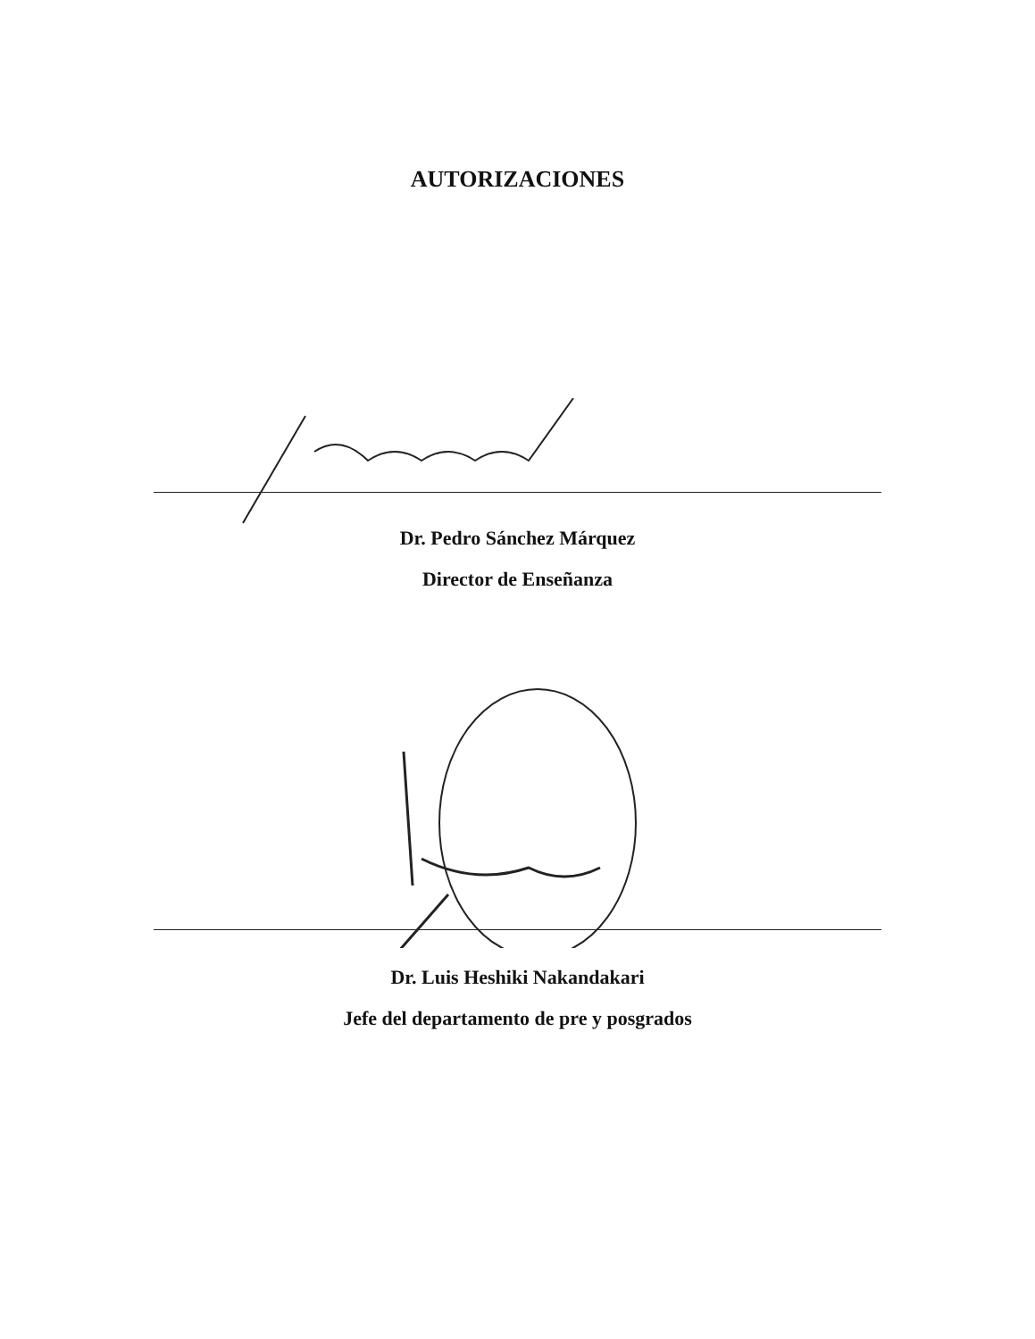AUTORIZACIONES
Dr. Pedro Sánchez Márquez
Director de Enseñanza
Dr. Luis Heshiki Nakandakari
Jefe del departamento de pre y posgrados